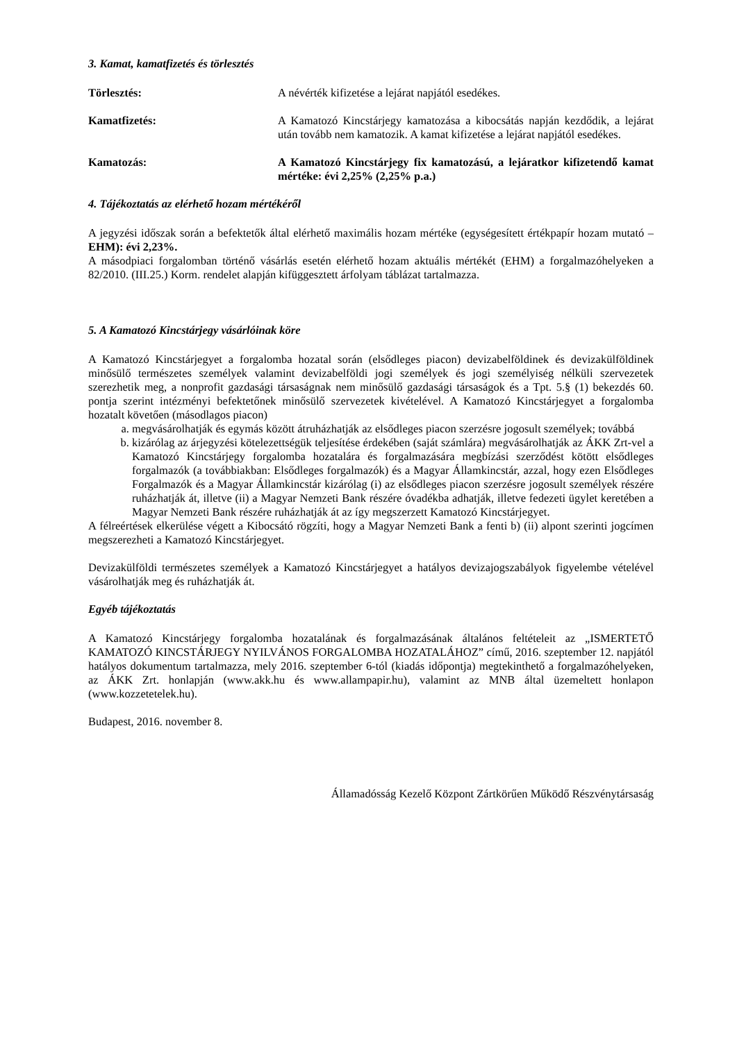3. Kamat, kamatfizetés és törlesztés
Törlesztés: A névérték kifizetése a lejárat napjától esedékes.
Kamatfizetés: A Kamatozó Kincstárjegy kamatozása a kibocsátás napján kezdődik, a lejárat után tovább nem kamatozik. A kamat kifizetése a lejárat napjától esedékes.
Kamatozás: A Kamatozó Kincstárjegy fix kamatozású, a lejáratkor kifizetendő kamat mértéke: évi 2,25% (2,25% p.a.)
4. Tájékoztatás az elérhető hozam mértékéről
A jegyzési időszak során a befektetők által elérhető maximális hozam mértéke (egységesített értékpapír hozam mutató – EHM): évi 2,23%.
A másodpiaci forgalomban történő vásárlás esetén elérhető hozam aktuális mértékét (EHM) a forgalmazóhelyeken a 82/2010. (III.25.) Korm. rendelet alapján kifüggesztett árfolyam táblázat tartalmazza.
5. A Kamatozó Kincstárjegy vásárlóinak köre
A Kamatozó Kincstárjegyet a forgalomba hozatal során (elsődleges piacon) devizabelföldinek és devizakülföldinek minősülő természetes személyek valamint devizabelföldi jogi személyek és jogi személyiség nélküli szervezetek szerezhetik meg, a nonprofit gazdasági társaságnak nem minősülő gazdasági társaságok és a Tpt. 5.§ (1) bekezdés 60. pontja szerint intézményi befektetőnek minősülő szervezetek kivételével. A Kamatozó Kincstárjegyet a forgalomba hozatalt követően (másodlagos piacon)
a. megvásárolhatják és egymás között átruházhatják az elsődleges piacon szerzésre jogosult személyek; továbbá
b. kizárólag az árjegyzési kötelezettségük teljesítése érdekében (saját számlára) megvásárolhatják az ÁKK Zrt-vel a Kamatozó Kincstárjegy forgalomba hozatalára és forgalmazására megbízási szerződést kötött elsődleges forgalmazók (a továbbiakban: Elsődleges forgalmazók) és a Magyar Államkincstár, azzal, hogy ezen Elsődleges Forgalmazók és a Magyar Államkincstár kizárólag (i) az elsődleges piacon szerzésre jogosult személyek részére ruházhatják át, illetve (ii) a Magyar Nemzeti Bank részére óvadékba adhatják, illetve fedezeti ügylet keretében a Magyar Nemzeti Bank részére ruházhatják át az így megszerzett Kamatozó Kincstárjegyet.
A félreértések elkerülése végett a Kibocsátó rögzíti, hogy a Magyar Nemzeti Bank a fenti b) (ii) alpont szerinti jogcímen megszerezheti a Kamatozó Kincstárjegyet.
Devizakülföldi természetes személyek a Kamatozó Kincstárjegyet a hatályos devizajogszabályok figyelembe vételével vásárolhatják meg és ruházhatják át.
Egyéb tájékoztatás
A Kamatozó Kincstárjegy forgalomba hozatalának és forgalmazásának általános feltételeit az „ISMERTETŐ KAMATOZÓ KINCSTÁRJEGY NYILVÁNOS FORGALOMBA HOZATALÁHOZ” című, 2016. szeptember 12. napjától hatályos dokumentum tartalmazza, mely 2016. szeptember 6-tól (kiadás időpontja) megtekinthető a forgalmazóhelyeken, az ÁKK Zrt. honlapján (www.akk.hu és www.allampapir.hu), valamint az MNB által üzemeltett honlapon (www.kozzetetelek.hu).
Budapest, 2016. november 8.
Államadósság Kezelő Központ Zártkörűen Működő Részvénytársaság